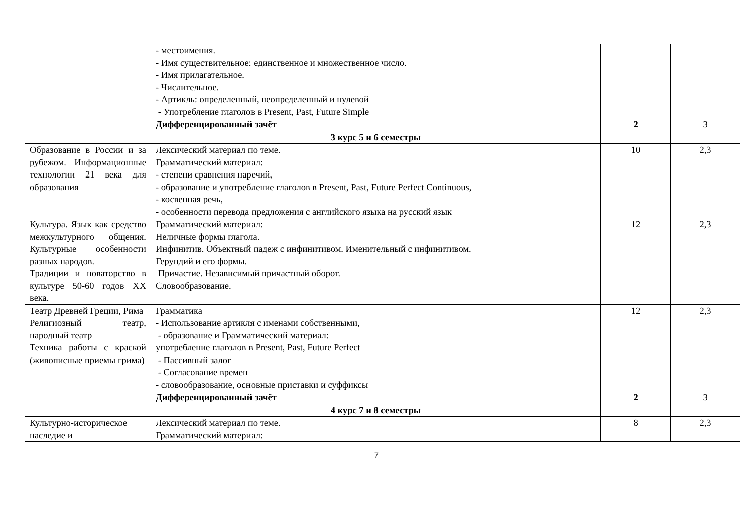| | - местоимения. - Имя существительное: единственное и множественное число. - Имя прилагательное. - Числительное. - Артикль: определенный, неопределенный и нулевой - Употребление глаголов в Present, Past, Future Simple | | |
| | Дифференцированный зачёт | 2 | 3 |
| | 3 курс 5 и 6 семестры | | |
| Образование в России и за рубежом. Информационные технологии 21 века для образования | Лексический материал по теме. Грамматический материал: - степени сравнения наречий, - образование и употребление глаголов в Present, Past, Future Perfect Continuous, - косвенная речь, - особенности перевода предложения с английского языка на русский язык | 10 | 2,3 |
| Культура. Язык как средство межкультурного общения. Культурные особенности разных народов. Традиции и новаторство в культуре 50-60 годов XX века. | Грамматический материал: Неличные формы глагола. Инфинитив. Объектный падеж с инфинитивом. Именительный с инфинитивом. Герундий и его формы. Причастие. Независимый причастный оборот. Словообразование. | 12 | 2,3 |
| Театр Древней Греции, Рима Религиозный театр, народный театр Техника работы с краской (живописные приемы грима) | Грамматика - Использование артикля с именами собственными, - образование и Грамматический материал: употребление глаголов в Present, Past, Future Perfect - Пассивный залог - Согласование времен - словообразование, основные приставки и суффиксы | 12 | 2,3 |
| | Дифференцированный зачёт | 2 | 3 |
| | 4 курс 7 и 8 семестры | | |
| Культурно-историческое наследие и | Лексический материал по теме. Грамматический материал: | 8 | 2,3 |
7